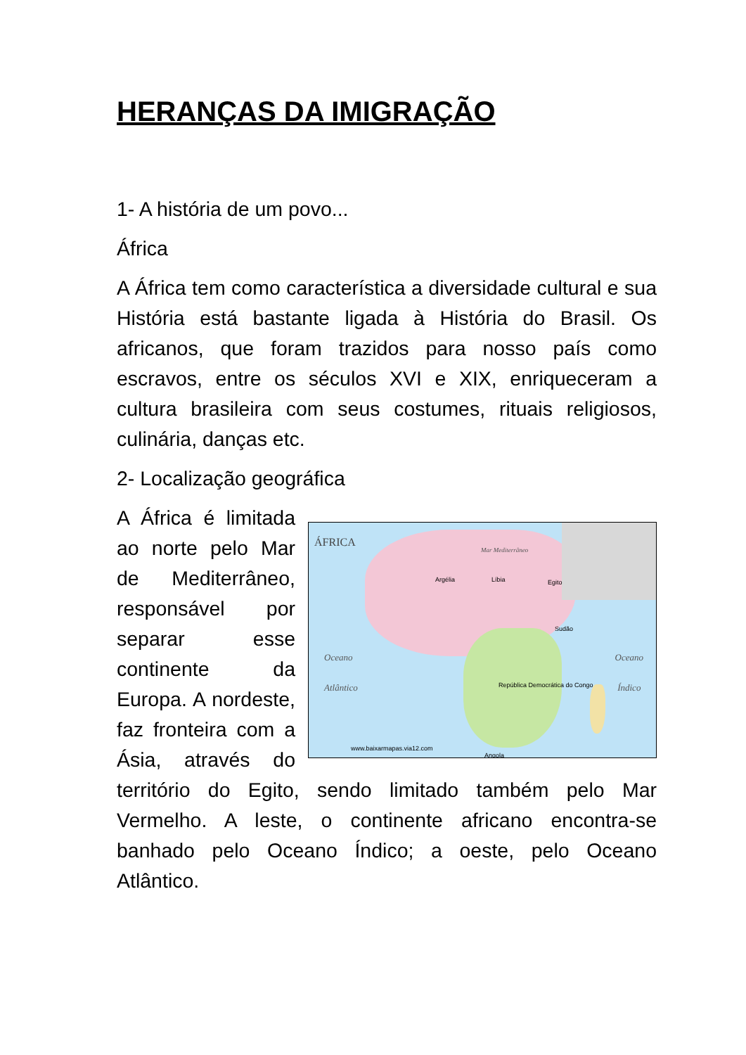HERANÇAS DA IMIGRAÇÃO
1- A história de um povo...
África
A África tem como característica a diversidade cultural e sua História está bastante ligada à História do Brasil. Os africanos, que foram trazidos para nosso país como escravos, entre os séculos XVI e XIX, enriqueceram a cultura brasileira com seus costumes, rituais religiosos, culinária, danças etc.
2- Localização geográfica
ÁFRICA
Oceano
Atlântico
Oceano
Índico
Mar Mediterrâneo
Argélia Líbia Egito
Sudão
Angola
República Democrática do Congo
www.baixarmapas.via12.com
A África é limitada ao norte pelo Mar de Mediterrâneo, responsável por separar esse continente da Europa. A nordeste, faz fronteira com a Ásia, através do território do Egito, sendo limitado também pelo Mar Vermelho. A leste, o continente africano encontra-se banhado pelo Oceano Índico; a oeste, pelo Oceano Atlântico.